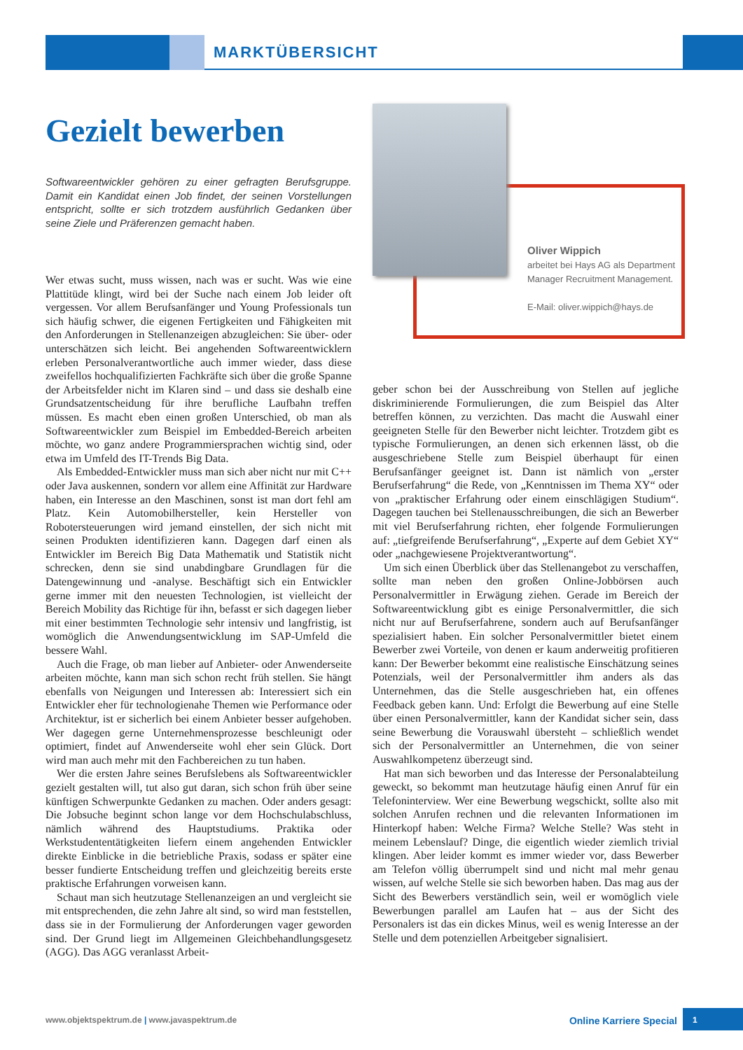MARKTÜBERSICHT
Gezielt bewerben
Softwareentwickler gehören zu einer gefragten Berufsgruppe. Damit ein Kandidat einen Job findet, der seinen Vorstellungen entspricht, sollte er sich trotzdem ausführlich Gedanken über seine Ziele und Präferenzen gemacht haben.
Oliver Wippich
arbeitet bei Hays AG als Department Manager Recruitment Management.
E-Mail: oliver.wippich@hays.de
Wer etwas sucht, muss wissen, nach was er sucht. Was wie eine Plattitüde klingt, wird bei der Suche nach einem Job leider oft vergessen. Vor allem Berufsanfänger und Young Professionals tun sich häufig schwer, die eigenen Fertigkeiten und Fähigkeiten mit den Anforderungen in Stellenanzeigen abzugleichen: Sie über- oder unterschätzen sich leicht. Bei angehenden Softwareentwicklern erleben Personalverantwortliche auch immer wieder, dass diese zweifellos hochqualifizierten Fachkräfte sich über die große Spanne der Arbeitsfelder nicht im Klaren sind – und dass sie deshalb eine Grundsatzentscheidung für ihre berufliche Laufbahn treffen müssen. Es macht eben einen großen Unterschied, ob man als Softwareentwickler zum Beispiel im Embedded-Bereich arbeiten möchte, wo ganz andere Programmiersprachen wichtig sind, oder etwa im Umfeld des IT-Trends Big Data.
Als Embedded-Entwickler muss man sich aber nicht nur mit C++ oder Java auskennen, sondern vor allem eine Affinität zur Hardware haben, ein Interesse an den Maschinen, sonst ist man dort fehl am Platz. Kein Automobilhersteller, kein Hersteller von Robotersteuerungen wird jemand einstellen, der sich nicht mit seinen Produkten identifizieren kann. Dagegen darf einen als Entwickler im Bereich Big Data Mathematik und Statistik nicht schrecken, denn sie sind unabdingbare Grundlagen für die Datengewinnung und -analyse. Beschäftigt sich ein Entwickler gerne immer mit den neuesten Technologien, ist vielleicht der Bereich Mobility das Richtige für ihn, befasst er sich dagegen lieber mit einer bestimmten Technologie sehr intensiv und langfristig, ist womöglich die Anwendungsentwicklung im SAP-Umfeld die bessere Wahl.
Auch die Frage, ob man lieber auf Anbieter- oder Anwenderseite arbeiten möchte, kann man sich schon recht früh stellen. Sie hängt ebenfalls von Neigungen und Interessen ab: Interessiert sich ein Entwickler eher für technologienahe Themen wie Performance oder Architektur, ist er sicherlich bei einem Anbieter besser aufgehoben. Wer dagegen gerne Unternehmensprozesse beschleunigt oder optimiert, findet auf Anwenderseite wohl eher sein Glück. Dort wird man auch mehr mit den Fachbereichen zu tun haben.
Wer die ersten Jahre seines Berufslebens als Softwareentwickler gezielt gestalten will, tut also gut daran, sich schon früh über seine künftigen Schwerpunkte Gedanken zu machen. Oder anders gesagt: Die Jobsuche beginnt schon lange vor dem Hochschulabschluss, nämlich während des Hauptstudiums. Praktika oder Werkstudententätigkeiten liefern einem angehenden Entwickler direkte Einblicke in die betriebliche Praxis, sodass er später eine besser fundierte Entscheidung treffen und gleichzeitig bereits erste praktische Erfahrungen vorweisen kann.
Schaut man sich heutzutage Stellenanzeigen an und vergleicht sie mit entsprechenden, die zehn Jahre alt sind, so wird man feststellen, dass sie in der Formulierung der Anforderungen vager geworden sind. Der Grund liegt im Allgemeinen Gleichbehandlungsgesetz (AGG). Das AGG veranlasst Arbeit-
geber schon bei der Ausschreibung von Stellen auf jegliche diskriminierende Formulierungen, die zum Beispiel das Alter betreffen können, zu verzichten. Das macht die Auswahl einer geeigneten Stelle für den Bewerber nicht leichter. Trotzdem gibt es typische Formulierungen, an denen sich erkennen lässt, ob die ausgeschriebene Stelle zum Beispiel überhaupt für einen Berufsanfänger geeignet ist. Dann ist nämlich von „erster Berufserfahrung“ die Rede, von „Kenntnissen im Thema XY“ oder von „praktischer Erfahrung oder einem einschlägigen Studium“. Dagegen tauchen bei Stellenausschreibungen, die sich an Bewerber mit viel Berufserfahrung richten, eher folgende Formulierungen auf: „tiefgreifende Berufserfahrung“, „Experte auf dem Gebiet XY“ oder „nachgewiesene Projektverantwortung“.
Um sich einen Überblick über das Stellenangebot zu verschaffen, sollte man neben den großen Online-Jobbörsen auch Personalvermittler in Erwägung ziehen. Gerade im Bereich der Softwareentwicklung gibt es einige Personalvermittler, die sich nicht nur auf Berufserfahrene, sondern auch auf Berufsanfänger spezialisiert haben. Ein solcher Personalvermittler bietet einem Bewerber zwei Vorteile, von denen er kaum anderweitig profitieren kann: Der Bewerber bekommt eine realistische Einschätzung seines Potenzials, weil der Personalvermittler ihm anders als das Unternehmen, das die Stelle ausgeschrieben hat, ein offenes Feedback geben kann. Und: Erfolgt die Bewerbung auf eine Stelle über einen Personalvermittler, kann der Kandidat sicher sein, dass seine Bewerbung die Vorauswahl übersteht – schließlich wendet sich der Personalvermittler an Unternehmen, die von seiner Auswahlkompetenz überzeugt sind.
Hat man sich beworben und das Interesse der Personalabteilung geweckt, so bekommt man heutzutage häufig einen Anruf für ein Telefoninterview. Wer eine Bewerbung wegschickt, sollte also mit solchen Anrufen rechnen und die relevanten Informationen im Hinterkopf haben: Welche Firma? Welche Stelle? Was steht in meinem Lebenslauf? Dinge, die eigentlich wieder ziemlich trivial klingen. Aber leider kommt es immer wieder vor, dass Bewerber am Telefon völlig überrumpelt sind und nicht mal mehr genau wissen, auf welche Stelle sie sich beworben haben. Das mag aus der Sicht des Bewerbers verständlich sein, weil er womöglich viele Bewerbungen parallel am Laufen hat – aus der Sicht des Personalers ist das ein dickes Minus, weil es wenig Interesse an der Stelle und dem potenziellen Arbeitgeber signalisiert.
www.objektspektrum.de | www.javaspektrum.de Online Karriere Special
1